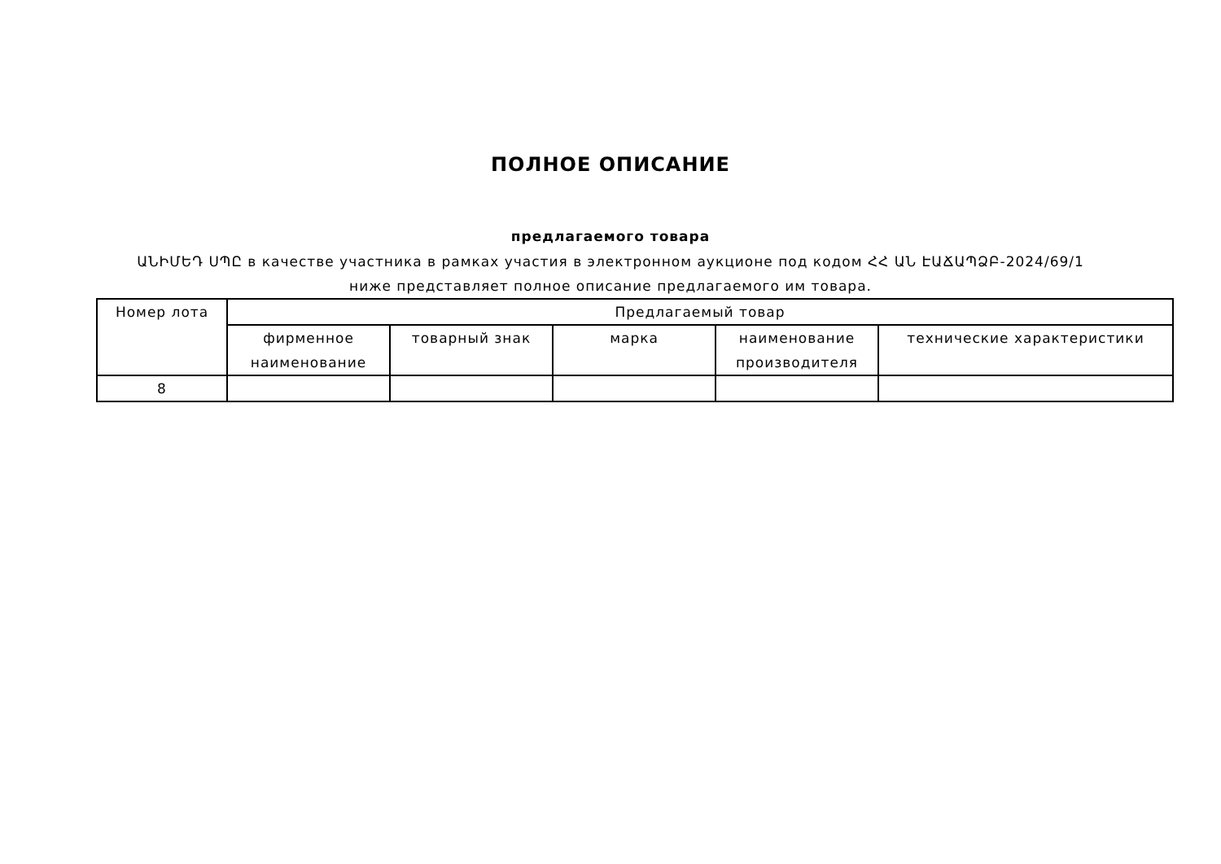ПОЛНОЕ ОПИСАНИЕ
предлагаемого товара
ԱՆԻՄԵԴ ՍՊԸ в качестве участника в рамках участия в электронном аукционе под кодом ՀՀ ԱՆ ԷԱՃԱՊՁԲ-2024/69/1 ниже представляет полное описание предлагаемого им товара.
| Номер лота | Предлагаемый товар | | | | |
| --- | --- | --- | --- | --- | --- |
| | фирменное наименование | товарный знак | марка | наименование производителя | технические характеристики |
| 8 | | | | | |